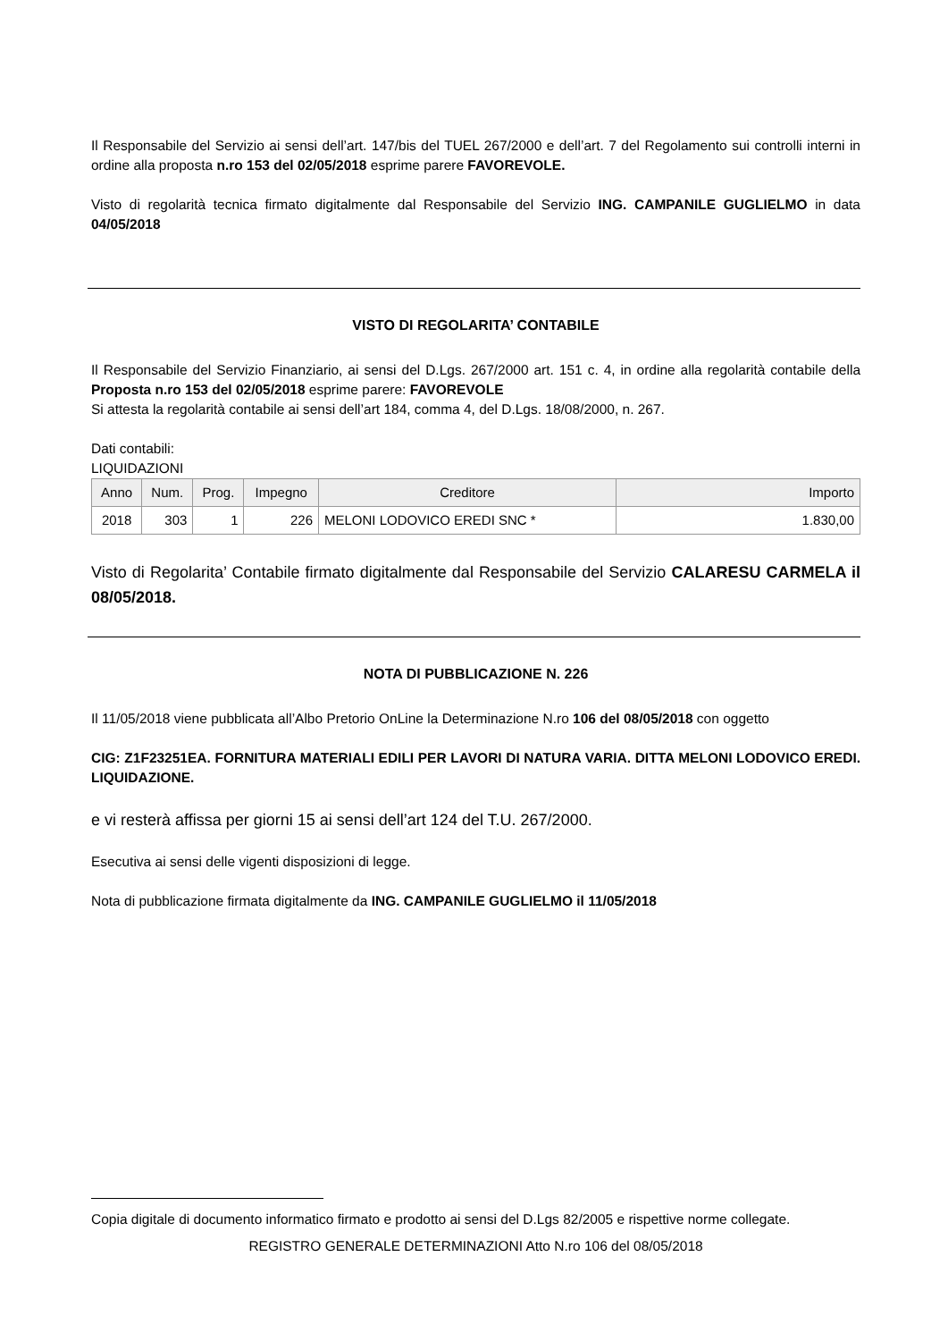Il Responsabile del Servizio ai sensi dell’art. 147/bis del TUEL 267/2000 e dell’art. 7 del Regolamento sui controlli interni in ordine alla proposta n.ro 153 del 02/05/2018 esprime parere FAVOREVOLE.
Visto di regolarità tecnica firmato digitalmente dal Responsabile del Servizio ING. CAMPANILE GUGLIELMO in data 04/05/2018
VISTO DI REGOLARITA’ CONTABILE
Il Responsabile del Servizio Finanziario, ai sensi del D.Lgs. 267/2000 art. 151 c. 4, in ordine alla regolarità contabile della Proposta n.ro 153 del 02/05/2018 esprime parere: FAVOREVOLE
Si attesta la regolarità contabile ai sensi dell’art 184, comma 4, del D.Lgs. 18/08/2000, n. 267.
Dati contabili:
LIQUIDAZIONI
| Anno | Num. | Prog. | Impegno | Creditore | Importo |
| --- | --- | --- | --- | --- | --- |
| 2018 | 303 | 1 | 226 | MELONI LODOVICO EREDI SNC * | 1.830,00 |
Visto di Regolarita’ Contabile firmato digitalmente dal Responsabile del Servizio CALARESU CARMELA il 08/05/2018.
NOTA DI PUBBLICAZIONE N. 226
Il 11/05/2018 viene pubblicata all’Albo Pretorio OnLine la Determinazione N.ro 106 del 08/05/2018 con oggetto
CIG: Z1F23251EA. FORNITURA MATERIALI EDILI PER LAVORI DI NATURA VARIA. DITTA MELONI LODOVICO EREDI. LIQUIDAZIONE.
e vi resterà affissa per giorni 15 ai sensi dell’art 124 del T.U. 267/2000.
Esecutiva ai sensi delle vigenti disposizioni di legge.
Nota di pubblicazione firmata digitalmente da ING. CAMPANILE GUGLIELMO il 11/05/2018
Copia digitale di documento informatico firmato e prodotto ai sensi del D.Lgs 82/2005 e rispettive norme collegate.
REGISTRO GENERALE DETERMINAZIONI Atto N.ro 106 del 08/05/2018